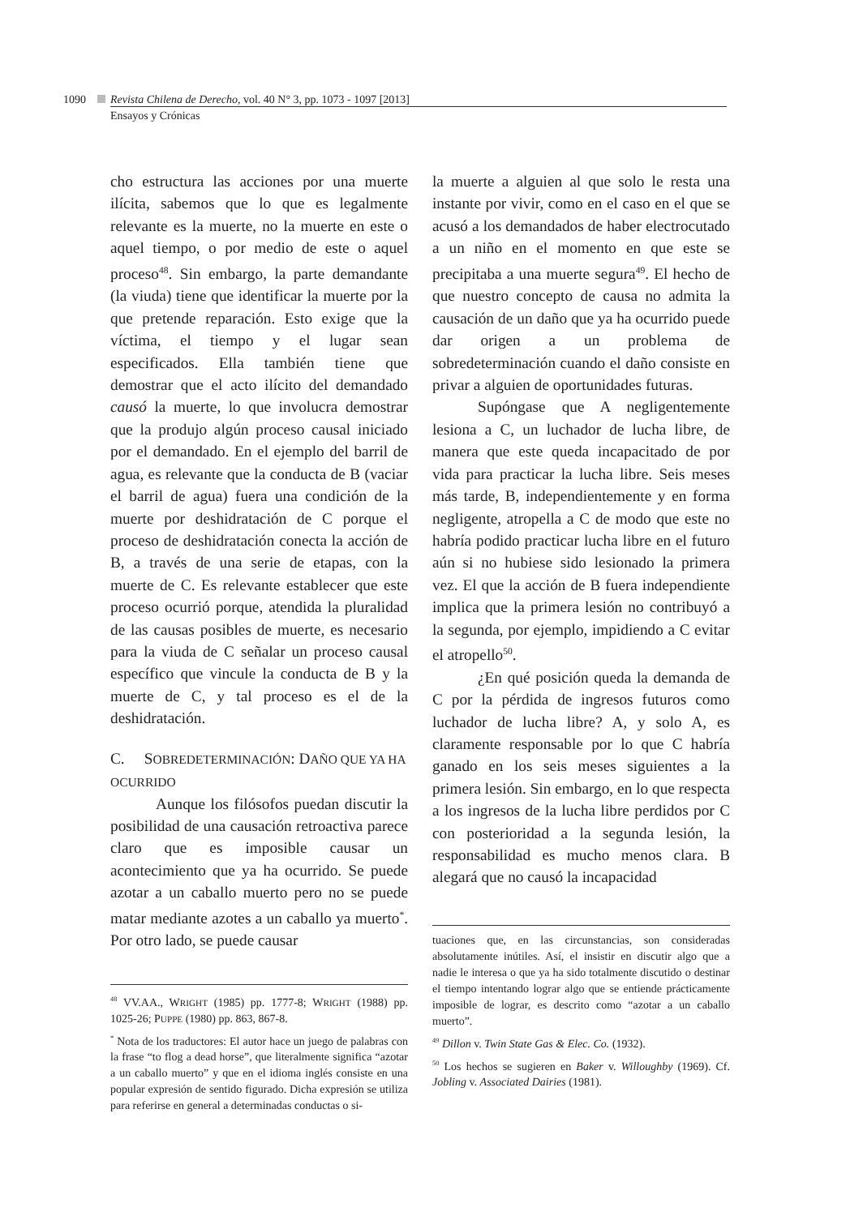1090 Revista Chilena de Derecho, vol. 40 N° 3, pp. 1073 - 1097 [2013]
Ensayos y Crónicas
cho estructura las acciones por una muerte ilícita, sabemos que lo que es legalmente relevante es la muerte, no la muerte en este o aquel tiempo, o por medio de este o aquel proceso<sup>48</sup>. Sin embargo, la parte demandante (la viuda) tiene que identificar la muerte por la que pretende reparación. Esto exige que la víctima, el tiempo y el lugar sean especificados. Ella también tiene que demostrar que el acto ilícito del demandado causó la muerte, lo que involucra demostrar que la produjo algún proceso causal iniciado por el demandado. En el ejemplo del barril de agua, es relevante que la conducta de B (vaciar el barril de agua) fuera una condición de la muerte por deshidratación de C porque el proceso de deshidratación conecta la acción de B, a través de una serie de etapas, con la muerte de C. Es relevante establecer que este proceso ocurrió porque, atendida la pluralidad de las causas posibles de muerte, es necesario para la viuda de C señalar un proceso causal específico que vincule la conducta de B y la muerte de C, y tal proceso es el de la deshidratación.
C. SOBREDETERMINACIÓN: DAÑO QUE YA HA OCURRIDO
Aunque los filósofos puedan discutir la posibilidad de una causación retroactiva parece claro que es imposible causar un acontecimiento que ya ha ocurrido. Se puede azotar a un caballo muerto pero no se puede matar mediante azotes a un caballo ya muerto<sup>*</sup>. Por otro lado, se puede causar
<sup>48</sup> VV.AA., WRIGHT (1985) pp. 1777-8; WRIGHT (1988) pp. 1025-26; PUPPE (1980) pp. 863, 867-8.
<sup>*</sup> Nota de los traductores: El autor hace un juego de palabras con la frase “to flog a dead horse”, que literalmente significa “azotar a un caballo muerto” y que en el idioma inglés consiste en una popular expresión de sentido figurado. Dicha expresión se utiliza para referirse en general a determinadas conductas o si-
la muerte a alguien al que solo le resta una instante por vivir, como en el caso en el que se acusó a los demandados de haber electrocutado a un niño en el momento en que este se precipitaba a una muerte segura<sup>49</sup>. El hecho de que nuestro concepto de causa no admita la causación de un daño que ya ha ocurrido puede dar origen a un problema de sobredeterminación cuando el daño consiste en privar a alguien de oportunidades futuras.
Supóngase que A negligentemente lesiona a C, un luchador de lucha libre, de manera que este queda incapacitado de por vida para practicar la lucha libre. Seis meses más tarde, B, independientemente y en forma negligente, atropella a C de modo que este no habría podido practicar lucha libre en el futuro aún si no hubiese sido lesionado la primera vez. El que la acción de B fuera independiente implica que la primera lesión no contribuyó a la segunda, por ejemplo, impidiendo a C evitar el atropello<sup>50</sup>.
¿En qué posición queda la demanda de C por la pérdida de ingresos futuros como luchador de lucha libre? A, y solo A, es claramente responsable por lo que C habría ganado en los seis meses siguientes a la primera lesión. Sin embargo, en lo que respecta a los ingresos de la lucha libre perdidos por C con posterioridad a la segunda lesión, la responsabilidad es mucho menos clara. B alegará que no causó la incapacidad
tuaciones que, en las circunstancias, son consideradas absolutamente inútiles. Así, el insistir en discutir algo que a nadie le interesa o que ya ha sido totalmente discutido o destinar el tiempo intentando lograr algo que se entiende prácticamente imposible de lograr, es descrito como “azotar a un caballo muerto”.
<sup>49</sup> Dillon v. Twin State Gas & Elec. Co. (1932).
<sup>50</sup> Los hechos se sugieren en Baker v. Willoughby (1969). Cf. Jobling v. Associated Dairies (1981).